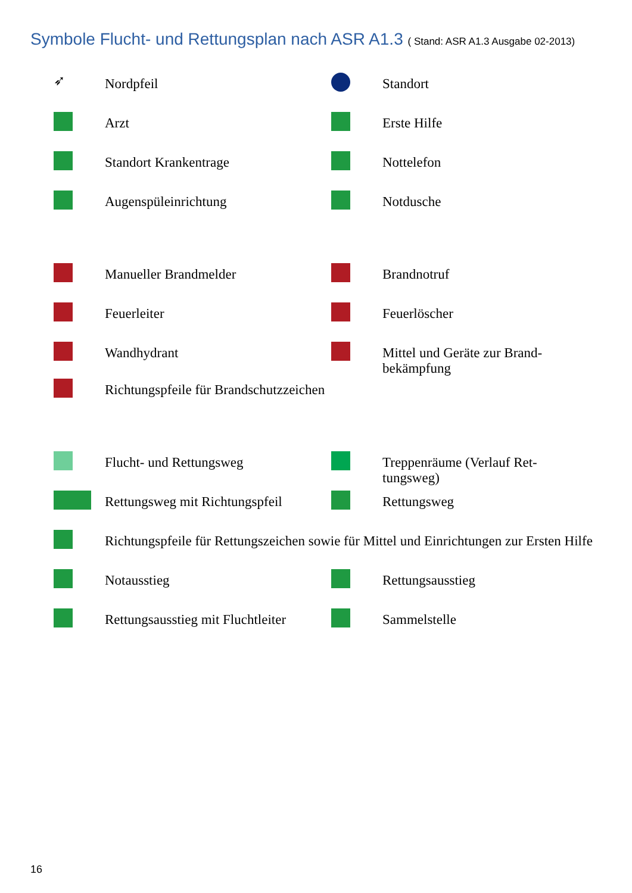Symbole Flucht- und Rettungsplan nach ASR A1.3 ( Stand: ASR A1.3 Ausgabe 02-2013)
➶
Nordpfeil Standort
Arzt Erste Hilfe
Standort Krankentrage Nottelefon
Augenspüleinrichtung Notdusche
Manueller Brandmelder Brandnotruf
Feuerleiter Feuerlöscher
Wandhydrant Mittel und Geräte zur Brand-bekämpfung
Richtungspfeile für Brandschutzzeichen
Flucht- und Rettungsweg Treppenräume (Verlauf Ret-tungsweg)
Rettungsweg mit Richtungspfeil
Rettungsweg
Richtungspfeile für Rettungszeichen sowie für Mittel und Einrichtungen zur Ersten Hilfe
Notausstieg Rettungsausstieg
Rettungsausstieg mit Fluchtleiter
Sammelstelle
16